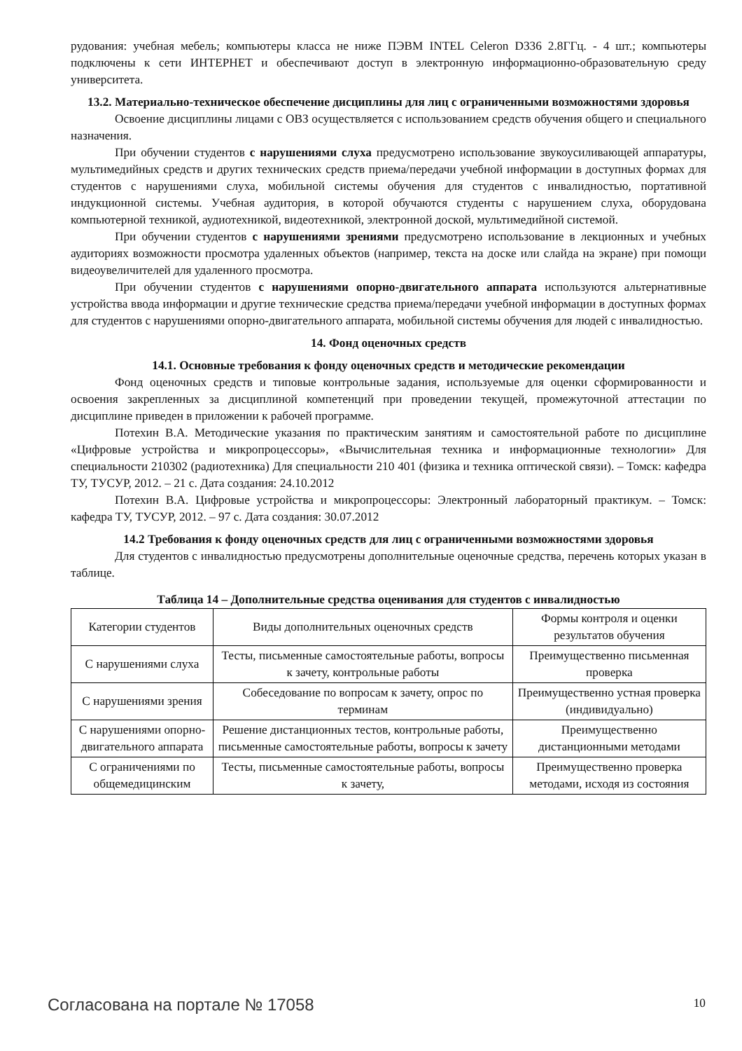рудования: учебная мебель; компьютеры класса не ниже ПЭВМ INTEL Celeron D336 2.8ГГц. - 4 шт.; компьютеры подключены к сети ИНТЕРНЕТ и обеспечивают доступ в электронную информационно-образовательную среду университета.
13.2. Материально-техническое обеспечение дисциплины для лиц с ограниченными возможностями здоровья
Освоение дисциплины лицами с ОВЗ осуществляется с использованием средств обучения общего и специального назначения.
При обучении студентов с нарушениями слуха предусмотрено использование звукоусиливающей аппаратуры, мультимедийных средств и других технических средств приема/передачи учебной информации в доступных формах для студентов с нарушениями слуха, мобильной системы обучения для студентов с инвалидностью, портативной индукционной системы. Учебная аудитория, в которой обучаются студенты с нарушением слуха, оборудована компьютерной техникой, аудиотехникой, видеотехникой, электронной доской, мультимедийной системой.
При обучении студентов с нарушениями зрениями предусмотрено использование в лекционных и учебных аудиториях возможности просмотра удаленных объектов (например, текста на доске или слайда на экране) при помощи видеоувеличителей для удаленного просмотра.
При обучении студентов с нарушениями опорно-двигательного аппарата используются альтернативные устройства ввода информации и другие технические средства приема/передачи учебной информации в доступных формах для студентов с нарушениями опорно-двигательного аппарата, мобильной системы обучения для людей с инвалидностью.
14. Фонд оценочных средств
14.1. Основные требования к фонду оценочных средств и методические рекомендации
Фонд оценочных средств и типовые контрольные задания, используемые для оценки сформированности и освоения закрепленных за дисциплиной компетенций при проведении текущей, промежуточной аттестации по дисциплине приведен в приложении к рабочей программе.
Потехин В.А. Методические указания по практическим занятиям и самостоятельной работе по дисциплине «Цифровые устройства и микропроцессоры», «Вычислительная техника и информационные технологии» Для специальности 210302 (радиотехника) Для специальности 210 401 (физика и техника оптической связи). – Томск: кафедра ТУ, ТУСУР, 2012. – 21 с. Дата создания: 24.10.2012
Потехин В.А. Цифровые устройства и микропроцессоры: Электронный лабораторный практикум. – Томск: кафедра ТУ, ТУСУР, 2012. – 97 с. Дата создания: 30.07.2012
14.2 Требования к фонду оценочных средств для лиц с ограниченными возможностями здоровья
Для студентов с инвалидностью предусмотрены дополнительные оценочные средства, перечень которых указан в таблице.
Таблица 14 – Дополнительные средства оценивания для студентов с инвалидностью
| Категории студентов | Виды дополнительных оценочных средств | Формы контроля и оценки результатов обучения |
| С нарушениями слуха | Тесты, письменные самостоятельные работы, вопросы к зачету, контрольные работы | Преимущественно письменная проверка |
| С нарушениями зрения | Собеседование по вопросам к зачету, опрос по терминам | Преимущественно устная проверка (индивидуально) |
| С нарушениями опорно-двигательного аппарата | Решение дистанционных тестов, контрольные работы, письменные самостоятельные работы, вопросы к зачету | Преимущественно дистанционными методами |
| С ограничениями по общемедицинским | Тесты, письменные самостоятельные работы, вопросы к зачету, | Преимущественно проверка методами, исходя из состояния |
Согласована на портале № 17058 10